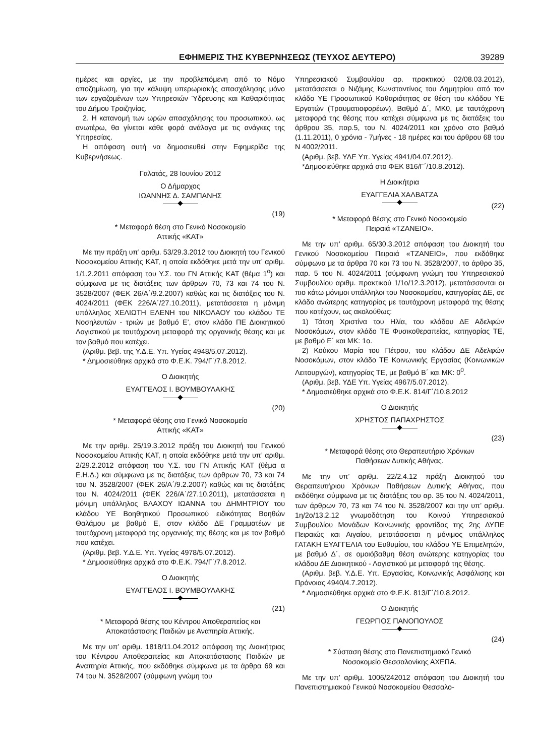ΕΦΗΜΕΡΙΣ ΤΗΣ ΚΥΒΕΡΝΗΣΕΩΣ (ΤΕΥΧΟΣ ΔΕΥΤΕΡΟ) 39289
ημέρες και αργίες, με την προβλεπόμενη από το Νόμο αποζημίωση, για την κάλυψη υπερωριακής απασχόλησης μόνο των εργαζομένων των Υπηρεσιών Ύδρευσης και Καθαριότητας του Δήμου Τροιζηνίας.
2. Η κατανομή των ωρών απασχόλησης του προσωπικού, ως ανωτέρω, θα γίνεται κάθε φορά ανάλογα με τις ανάγκες της Υπηρεσίας.
Η απόφαση αυτή να δημοσιευθεί στην Εφημερίδα της Κυβερνήσεως.
Γαλατάς, 28 Ιουνίου 2012
Ο Δήμαρχος
ΙΩΑΝΝΗΣ Δ. ΣΑΜΠΑΝΗΣ
(19)
* Μεταφορά θέση στο Γενικό Νοσοκομείο
Αττικής «ΚΑΤ»
Με την πράξη υπ’ αριθμ. 53/29.3.2012 του Διοικητή του Γενικού Νοσοκομείου Αττικής ΚΑΤ, η οποία εκδόθηκε μετά την υπ’ αριθμ. 1/1.2.2011 απόφαση του Υ.Σ. του ΓΝ Αττικής ΚΑΤ (θέμα 1<sup>ο</sup>) και σύμφωνα με τις διατάξεις των άρθρων 70, 73 και 74 του Ν. 3528/2007 (ΦΕΚ 26/Α΄/9.2.2007) καθώς και τις διατάξεις του Ν. 4024/2011 (ΦΕΚ 226/Α΄/27.10.2011), μετατάσσεται η μόνιμη υπάλληλος ΧΕΛΙΩΤΗ ΕΛΕΝΗ του ΝΙΚΟΛΑΟΥ του κλάδου ΤΕ Νοσηλευτών - τριών με βαθμό Ε’, στον κλάδο ΠΕ Διοικητικού Λογιστικού με ταυτόχρονη μεταφορά της οργανικής θέσης και με τον βαθμό που κατέχει.
(Αριθμ. βεβ. της Υ.Δ.Ε. Υπ. Υγείας 4948/5.07.2012).
* Δημοσιεύθηκε αρχικά στο Φ.Ε.Κ. 794/Γ΄/7.8.2012.
Ο Διοικητής
ΕΥΑΓΓΕΛΟΣ Ι. ΒΟΥΜΒΟΥΛΑΚΗΣ
(20)
* Μεταφορά θέσης στο Γενικό Νοσοκομείο
Αττικής «ΚΑΤ»
Με την αριθμ. 25/19.3.2012 πράξη του Διοικητή του Γενικού Νοσοκομείου Αττικής ΚΑΤ, η οποία εκδόθηκε μετά την υπ’ αριθμ. 2/29.2.2012 απόφαση του Υ.Σ. του ΓΝ Αττικής ΚΑΤ (θέμα α Ε.Η.Δ.) και σύμφωνα με τις διατάξεις των άρθρων 70, 73 και 74 του Ν. 3528/2007 (ΦΕΚ 26/Α΄/9.2.2007) καθώς και τις διατάξεις του Ν. 4024/2011 (ΦΕΚ 226/Α΄/27.10.2011), μετατάσσεται η μόνιμη υπάλληλος ΒΛΑΧΟΥ ΙΩΑΝΝΑ του ΔΗΜΗΤΡΙΟΥ του κλάδου ΥΕ Βοηθητικού Προσωπικού ειδικότητας Βοηθών Θαλάμου με βαθμό Ε, στον κλάδο ΔΕ Γραμματέων με ταυτόχρονη μεταφορά της οργανικής της θέσης και με τον βαθμό που κατέχει.
(Αριθμ. βεβ. Υ.Δ.Ε. Υπ. Υγείας 4978/5.07.2012).
* Δημοσιεύθηκε αρχικά στο Φ.Ε.Κ. 794/Γ΄/7.8.2012.
Ο Διοικητής
ΕΥΑΓΓΕΛΟΣ Ι. ΒΟΥΜΒΟΥΛΑΚΗΣ
(21)
* Μεταφορά θέσης του Κέντρου Αποθεραπείας και
Αποκατάστασης Παιδιών με Αναπηρία Αττικής.
Με την υπ’ αριθμ. 1818/11.04.2012 απόφαση της Διοικήτριας του Κέντρου Αποθεραπείας και Αποκατάστασης Παιδιών με Αναπηρία Αττικής, που εκδόθηκε σύμφωνα με τα άρθρα 69 και 74 του Ν. 3528/2007 (σύμφωνη γνώμη του
Υπηρεσιακού Συμβουλίου αρ. πρακτικού 02/08.03.2012), μετατάσσεται ο Νιζάμης Κωνσταντίνος του Δημητρίου από τον κλάδο ΥΕ Προσωπικού Καθαριότητας σε θέση του κλάδου ΥΕ Εργατών (Τραυματιοφορέων), Βαθμό Δ΄, ΜΚ0, με ταυτόχρονη μεταφορά της θέσης που κατέχει σύμφωνα με τις διατάξεις του άρθρου 35, παρ.5, του Ν. 4024/2011 και χρόνο στο βαθμό (1.11.2011), 0 χρόνια - 7μήνες - 18 ημέρες και του άρθρου 68 του Ν 4002/2011.
(Αριθμ. βεβ. ΥΔΕ Υπ. Υγείας 4941/04.07.2012).
*Δημοσιεύθηκε αρχικά στο ΦΕΚ 816/Γ΄/10.8.2012).
Η Διοικήτρια
ΕΥΑΓΓΕΛΙΑ ΧΑΛΒΑΤΖΑ
(22)
* Μεταφορά θέσης στο Γενικό Νοσοκομείο
Πειραιά «ΤΖΑΝΕΙΟ».
Με την υπ’ αριθμ. 65/30.3.2012 απόφαση του Διοικητή του Γενικού Νοσοκομείου Πειραιά «ΤΖΑΝΕΙΟ», που εκδόθηκε σύμφωνα με τα άρθρα 70 και 73 του Ν. 3528/2007, το άρθρο 35, παρ. 5 του Ν. 4024/2011 (σύμφωνη γνώμη του Υπηρεσιακού Συμβουλίου αριθμ. πρακτικού 1/1ο/12.3.2012), μετατάσσονται οι πιο κάτω μόνιμοι υπάλληλοι του Νοσοκομείου, κατηγορίας ΔΕ, σε κλάδο ανώτερης κατηγορίας με ταυτόχρονη μεταφορά της θέσης που κατέχουν, ως ακολούθως:
1) Τάτση Χριστίνα του Ηλία, του κλάδου ΔΕ Αδελφών Νοσοκόμων, στον κλάδο ΤΕ Φυσικοθεραπείας, κατηγορίας ΤΕ, με βαθμό Ε΄ και ΜΚ: 1ο.
2) Κούκου Μαρία του Πέτρου, του κλάδου ΔΕ Αδελφών Νοσοκόμων, στον κλάδο ΤΕ Κοινωνικής Εργασίας (Κοινωνικών Λειτουργών), κατηγορίας ΤΕ, με βαθμό Β΄ και ΜΚ: 0<sup>0</sup>.
(Αριθμ. βεβ. ΥΔΕ Υπ. Υγείας 4967/5.07.2012).
* Δημοσιεύθηκε αρχικά στο Φ.Ε.Κ. 814/Γ΄/10.8.2012
Ο Διοικητής
ΧΡΗΣΤΟΣ ΠΑΠΑΧΡΗΣΤΟΣ
(23)
* Μεταφορά θέσης στο Θεραπευτήριο Χρόνιων
Παθήσεων Δυτικής Αθήνας.
Με την υπ’ αριθμ. 22/2.4.12 πράξη Διοικητού του Θεραπευτήριου Χρόνιων Παθήσεων Δυτικής Αθήνας, που εκδόθηκε σύμφωνα με τις διατάξεις του αρ. 35 του Ν. 4024/2011, των άρθρων 70, 73 και 74 του Ν. 3528/2007 και την υπ’ αριθμ. 1η/2ο/13.2.12 γνωμοδότηση του Κοινού Υπηρεσιακού Συμβουλίου Μονάδων Κοινωνικής φροντίδας της 2ης ΔΥΠΕ Πειραιώς και Αιγαίου, μετατάσσεται η μόνιμος υπάλληλος ΓΑΤΑΚΗ ΕΥΑΓΓΕΛΙΑ του Ευθυμίου, του κλάδου ΥΕ Επιμελητών, με βαθμό Δ΄, σε ομοιόβαθμη θέση ανώτερης κατηγορίας του κλάδου ΔΕ Διοικητικού - Λογιστικού με μεταφορά της θέσης.
(Αριθμ. βεβ. Υ.Δ.Ε. Υπ. Εργασίας, Κοινωνικής Ασφάλισης και Πρόνοιας 4940/4.7.2012).
* Δημοσιεύθηκε αρχικά στο Φ.Ε.Κ. 813/Γ΄/10.8.2012.
Ο Διοικητής
ΓΕΩΡΓΙΟΣ ΠΑΝΟΠΟΥΛΟΣ
(24)
* Σύσταση θέσης στο Πανεπιστημιακό Γενικό
Νοσοκομείο Θεσσαλονίκης ΑΧΕΠΑ.
Με την υπ’ αριθμ. 1006/242012 απόφαση του Διοικητή του Πανεπιστημιακού Γενικού Νοσοκομείου Θεσσαλο-